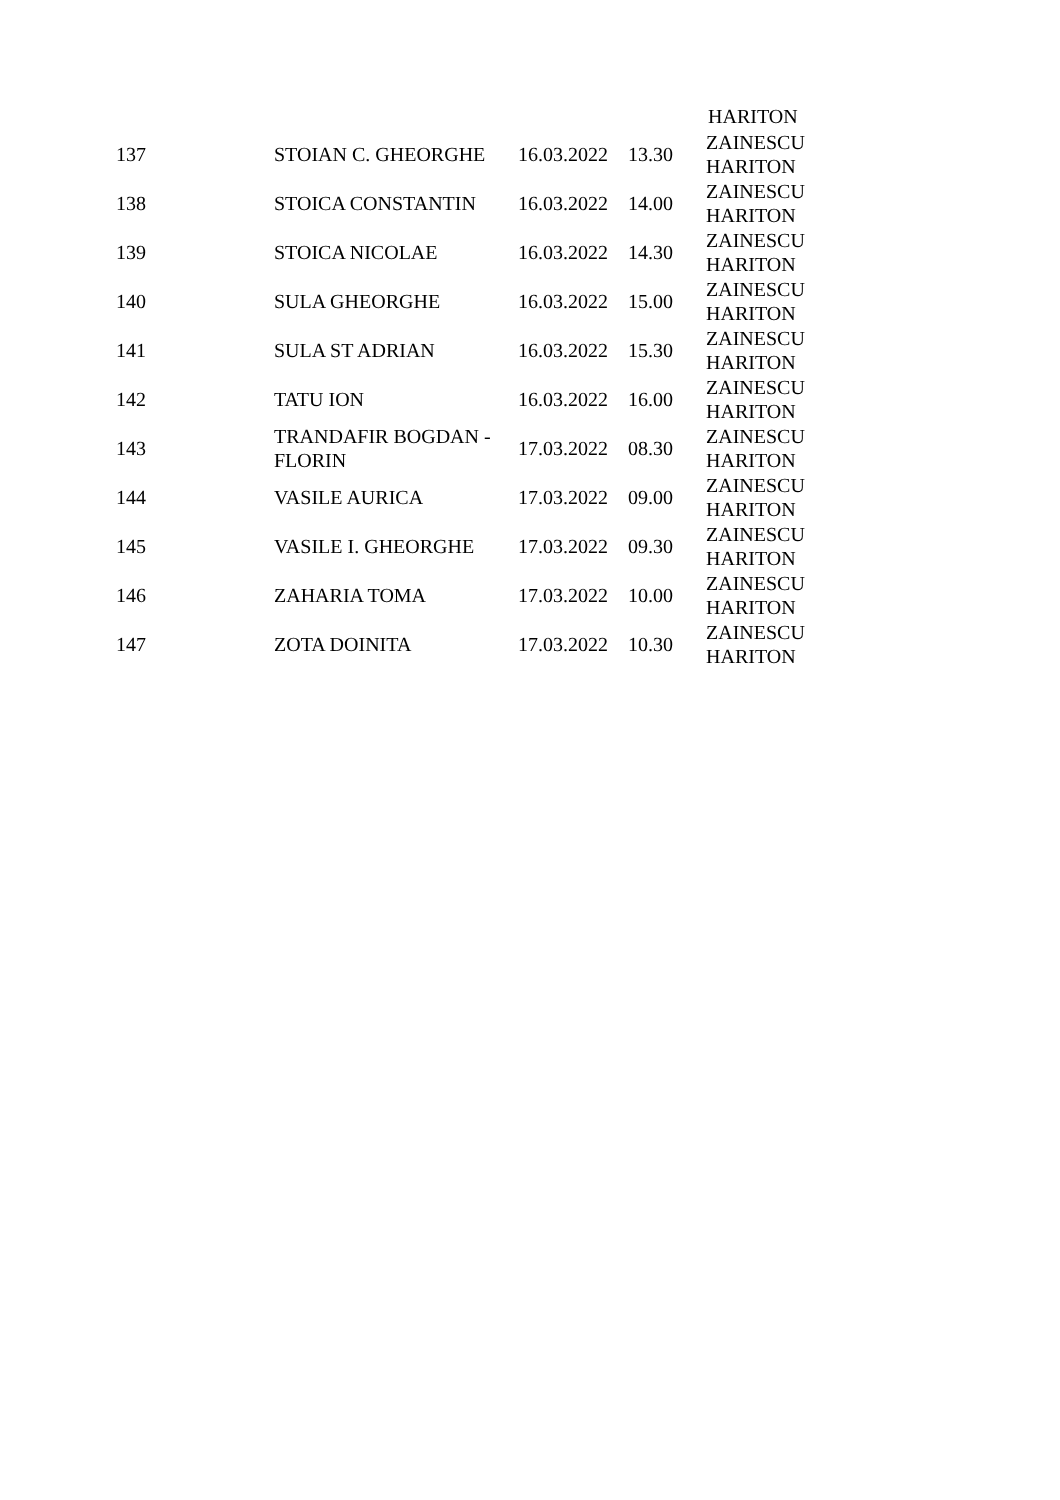HARITON
| 137 | STOIAN C. GHEORGHE | 16.03.2022 | 13.30 | ZAINESCU HARITON |
| 138 | STOICA CONSTANTIN | 16.03.2022 | 14.00 | ZAINESCU HARITON |
| 139 | STOICA NICOLAE | 16.03.2022 | 14.30 | ZAINESCU HARITON |
| 140 | SULA GHEORGHE | 16.03.2022 | 15.00 | ZAINESCU HARITON |
| 141 | SULA ST ADRIAN | 16.03.2022 | 15.30 | ZAINESCU HARITON |
| 142 | TATU ION | 16.03.2022 | 16.00 | ZAINESCU HARITON |
| 143 | TRANDAFIR BOGDAN - FLORIN | 17.03.2022 | 08.30 | ZAINESCU HARITON |
| 144 | VASILE AURICA | 17.03.2022 | 09.00 | ZAINESCU HARITON |
| 145 | VASILE I. GHEORGHE | 17.03.2022 | 09.30 | ZAINESCU HARITON |
| 146 | ZAHARIA TOMA | 17.03.2022 | 10.00 | ZAINESCU HARITON |
| 147 | ZOTA DOINITA | 17.03.2022 | 10.30 | ZAINESCU HARITON |